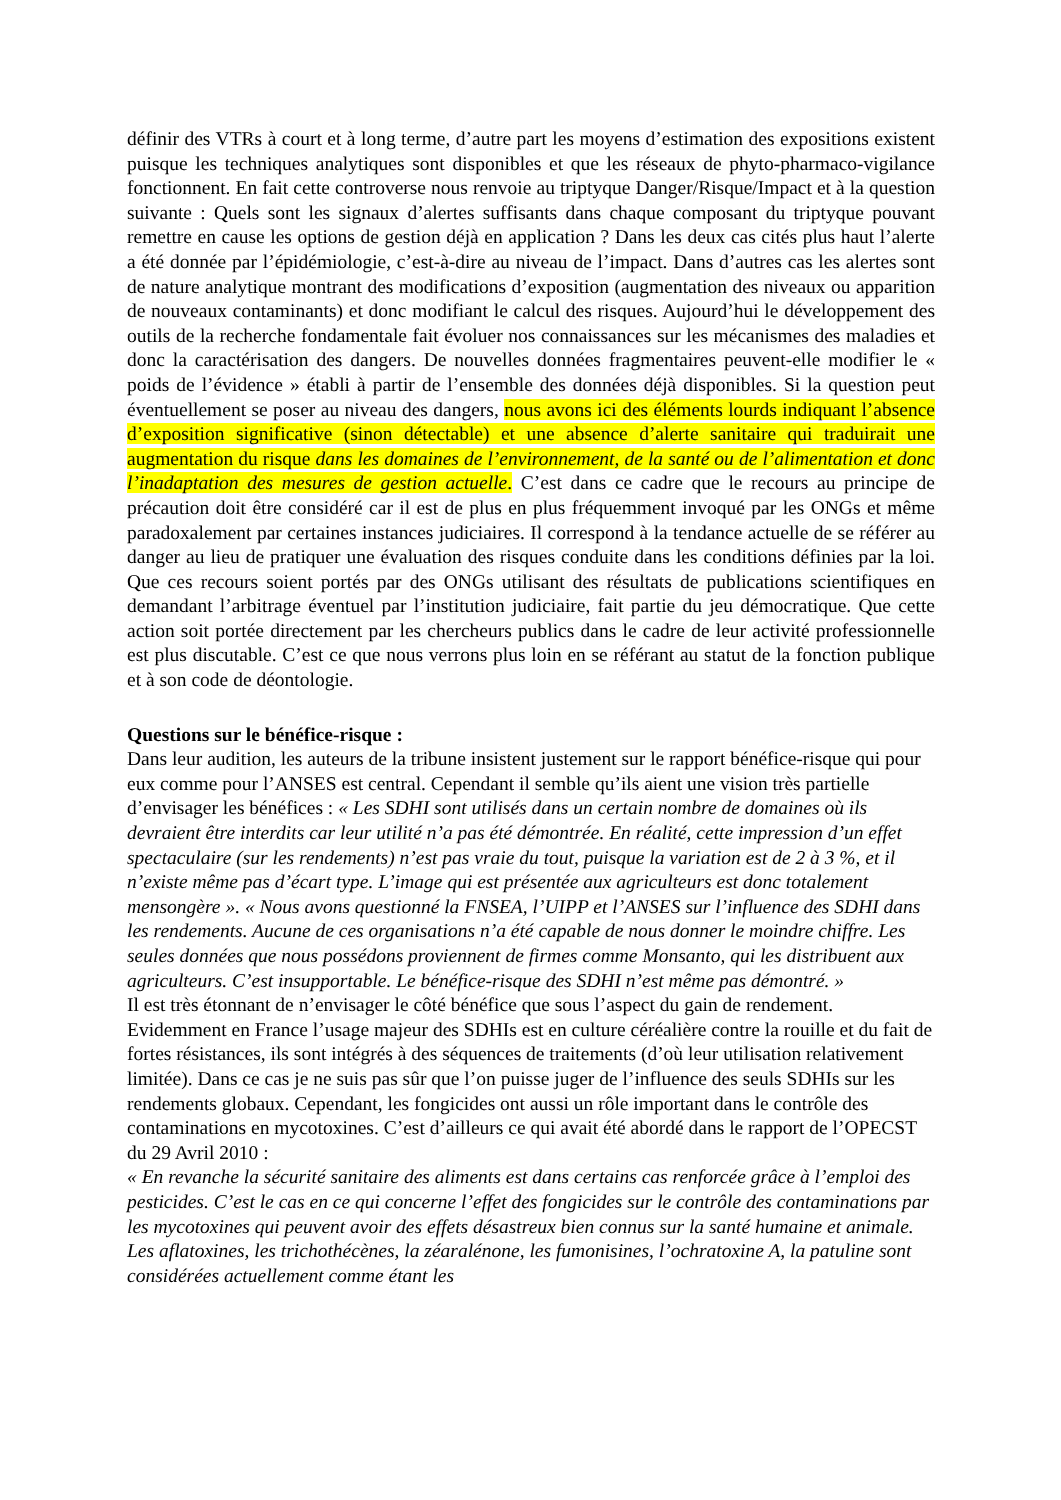définir des VTRs à court et à long terme, d’autre part les moyens d’estimation des expositions existent puisque les techniques analytiques sont disponibles et que les réseaux de phyto-pharmaco-vigilance fonctionnent. En fait cette controverse nous renvoie au triptyque Danger/Risque/Impact et à la question suivante : Quels sont les signaux d’alertes suffisants dans chaque composant du triptyque pouvant remettre en cause les options de gestion déjà en application ? Dans les deux cas cités plus haut l’alerte a été donnée par l’épidémiologie, c’est-à-dire au niveau de l’impact. Dans d’autres cas les alertes sont de nature analytique montrant des modifications d’exposition (augmentation des niveaux ou apparition de nouveaux contaminants) et donc modifiant le calcul des risques. Aujourd’hui le développement des outils de la recherche fondamentale fait évoluer nos connaissances sur les mécanismes des maladies et donc la caractérisation des dangers. De nouvelles données fragmentaires peuvent-elle modifier le « poids de l’évidence » établi à partir de l’ensemble des données déjà disponibles. Si la question peut éventuellement se poser au niveau des dangers, nous avons ici des éléments lourds indiquant l’absence d’exposition significative (sinon détectable) et une absence d’alerte sanitaire qui traduirait une augmentation du risque dans les domaines de l’environnement, de la santé ou de l’alimentation et donc l’inadaptation des mesures de gestion actuelle. C’est dans ce cadre que le recours au principe de précaution doit être considéré car il est de plus en plus fréquemment invoqué par les ONGs et même paradoxalement par certaines instances judiciaires. Il correspond à la tendance actuelle de se référer au danger au lieu de pratiquer une évaluation des risques conduite dans les conditions définies par la loi. Que ces recours soient portés par des ONGs utilisant des résultats de publications scientifiques en demandant l’arbitrage éventuel par l’institution judiciaire, fait partie du jeu démocratique. Que cette action soit portée directement par les chercheurs publics dans le cadre de leur activité professionnelle est plus discutable. C’est ce que nous verrons plus loin en se référant au statut de la fonction publique et à son code de déontologie.
Questions sur le bénéfice-risque :
Dans leur audition, les auteurs de la tribune insistent justement sur le rapport bénéfice-risque qui pour eux comme pour l’ANSES est central. Cependant il semble qu’ils aient une vision très partielle d’envisager les bénéfices : « Les SDHI sont utilisés dans un certain nombre de domaines où ils devraient être interdits car leur utilité n’a pas été démontrée. En réalité, cette impression d’un effet spectaculaire (sur les rendements) n’est pas vraie du tout, puisque la variation est de 2 à 3 %, et il n’existe même pas d’écart type. L’image qui est présentée aux agriculteurs est donc totalement mensongère ». « Nous avons questionné la FNSEA, l’UIPP et l’ANSES sur l’influence des SDHI dans les rendements. Aucune de ces organisations n’a été capable de nous donner le moindre chiffre. Les seules données que nous possédons proviennent de firmes comme Monsanto, qui les distribuent aux agriculteurs. C’est insupportable. Le bénéfice-risque des SDHI n’est même pas démontré. »
Il est très étonnant de n’envisager le côté bénéfice que sous l’aspect du gain de rendement. Evidemment en France l’usage majeur des SDHIs est en culture céréalière contre la rouille et du fait de fortes résistances, ils sont intégrés à des séquences de traitements (d’où leur utilisation relativement limitée). Dans ce cas je ne suis pas sûr que l’on puisse juger de l’influence des seuls SDHIs sur les rendements globaux. Cependant, les fongicides ont aussi un rôle important dans le contrôle des contaminations en mycotoxines. C’est d’ailleurs ce qui avait été abordé dans le rapport de l’OPECST du 29 Avril 2010 :
« En revanche la sécurité sanitaire des aliments est dans certains cas renforcée grâce à l’emploi des pesticides. C’est le cas en ce qui concerne l’effet des fongicides sur le contrôle des contaminations par les mycotoxines qui peuvent avoir des effets désastreux bien connus sur la santé humaine et animale. Les aflatoxines, les trichothécènes, la zéaralénone, les fumonisines, l’ochratoxine A, la patuline sont considérées actuellement comme étant les